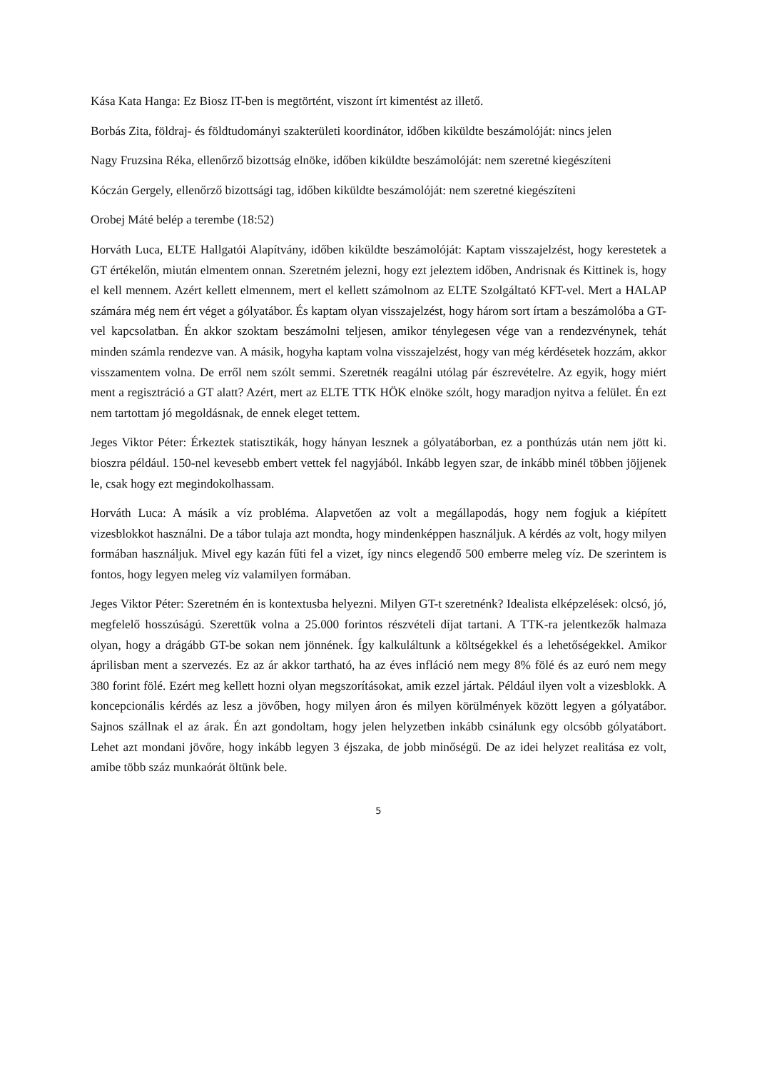Kása Kata Hanga: Ez Biosz IT-ben is megtörtént, viszont írt kimentést az illető.
Borbás Zita, földraj- és földtudományi szakterületi koordinátor, időben kiküldte beszámolóját: nincs jelen
Nagy Fruzsina Réka, ellenőrző bizottság elnöke, időben kiküldte beszámolóját: nem szeretné kiegészíteni
Kóczán Gergely, ellenőrző bizottsági tag, időben kiküldte beszámolóját: nem szeretné kiegészíteni
Orobej Máté belép a terembe (18:52)
Horváth Luca, ELTE Hallgatói Alapítvány, időben kiküldte beszámolóját: Kaptam visszajelzést, hogy kerestetek a GT értékelőn, miután elmentem onnan. Szeretném jelezni, hogy ezt jeleztem időben, Andrisnak és Kittinek is, hogy el kell mennem. Azért kellett elmennem, mert el kellett számolnom az ELTE Szolgáltató KFT-vel. Mert a HALAP számára még nem ért véget a gólyatábor. És kaptam olyan visszajelzést, hogy három sort írtam a beszámolóba a GT-vel kapcsolatban. Én akkor szoktam beszámolni teljesen, amikor ténylegesen vége van a rendezvénynek, tehát minden számla rendezve van. A másik, hogyha kaptam volna visszajelzést, hogy van még kérdésetek hozzám, akkor visszamentem volna. De erről nem szólt semmi. Szeretnék reagálni utólag pár észrevételre. Az egyik, hogy miért ment a regisztráció a GT alatt? Azért, mert az ELTE TTK HÖK elnöke szólt, hogy maradjon nyitva a felület. Én ezt nem tartottam jó megoldásnak, de ennek eleget tettem.
Jeges Viktor Péter: Érkeztek statisztikák, hogy hányan lesznek a gólyatáborban, ez a ponthúzás után nem jött ki. bioszra például. 150-nel kevesebb embert vettek fel nagyjából. Inkább legyen szar, de inkább minél többen jöjjenek le, csak hogy ezt megindokolhassam.
Horváth Luca: A másik a víz probléma. Alapvetően az volt a megállapodás, hogy nem fogjuk a kiépített vizesblokkot használni. De a tábor tulaja azt mondta, hogy mindenképpen használjuk. A kérdés az volt, hogy milyen formában használjuk. Mivel egy kazán fűti fel a vizet, így nincs elegendő 500 emberre meleg víz. De szerintem is fontos, hogy legyen meleg víz valamilyen formában.
Jeges Viktor Péter: Szeretném én is kontextusba helyezni. Milyen GT-t szeretnénk? Idealista elképzelések: olcsó, jó, megfelelő hosszúságú. Szerettük volna a 25.000 forintos részvételi díjat tartani. A TTK-ra jelentkezők halmaza olyan, hogy a drágább GT-be sokan nem jönnének. Így kalkuláltunk a költségekkel és a lehetőségekkel. Amikor áprilisban ment a szervezés. Ez az ár akkor tartható, ha az éves infláció nem megy 8% fölé és az euró nem megy 380 forint fölé. Ezért meg kellett hozni olyan megszorításokat, amik ezzel jártak. Például ilyen volt a vizesblokk. A koncepcionális kérdés az lesz a jövőben, hogy milyen áron és milyen körülmények között legyen a gólyatábor. Sajnos szállnak el az árak. Én azt gondoltam, hogy jelen helyzetben inkább csinálunk egy olcsóbb gólyatábort. Lehet azt mondani jövőre, hogy inkább legyen 3 éjszaka, de jobb minőségű. De az idei helyzet realitása ez volt, amibe több száz munkaórát öltünk bele.
5